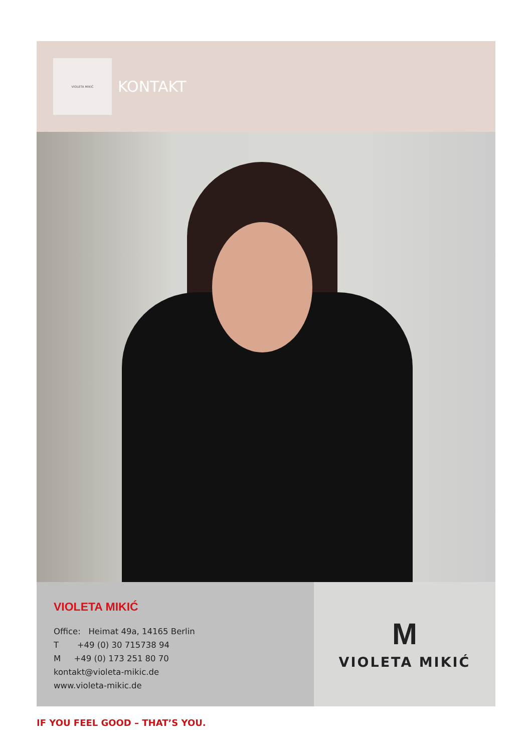VIOLETA MIKIĆ
KONTAKT
VIOLETA MIKIĆ
Office: Heimat 49a, 14165 Berlin
T +49 (0) 30 715738 94
M +49 (0) 173 251 80 70
kontakt@violeta-mikic.de
www.violeta-mikic.de
M
VIOLETA MIKIĆ
IF YOU FEEL GOOD – THAT’S YOU.